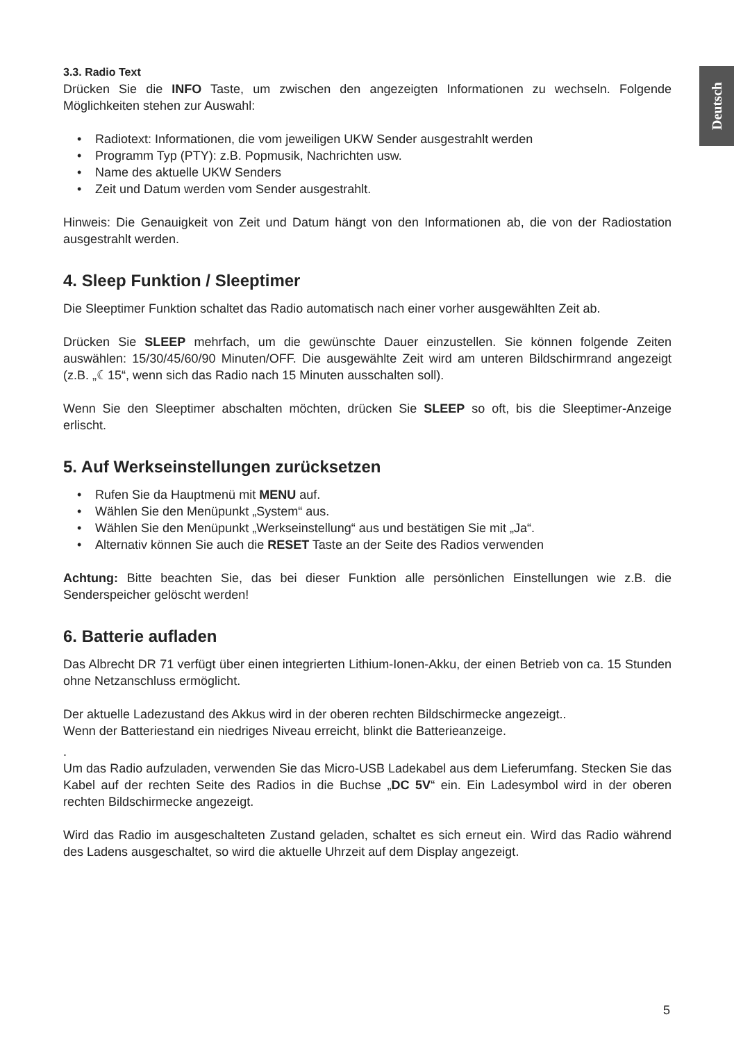Deutsch
3.3. Radio Text
Drücken Sie die INFO Taste, um zwischen den angezeigten Informationen zu wechseln. Folgende Möglichkeiten stehen zur Auswahl:
Radiotext: Informationen, die vom jeweiligen UKW Sender ausgestrahlt werden
Programm Typ (PTY): z.B. Popmusik, Nachrichten usw.
Name des aktuelle UKW Senders
Zeit und Datum werden vom Sender ausgestrahlt.
Hinweis: Die Genauigkeit von Zeit und Datum hängt von den Informationen ab, die von der Radiostation ausgestrahlt werden.
4. Sleep Funktion / Sleeptimer
Die Sleeptimer Funktion schaltet das Radio automatisch nach einer vorher ausgewählten Zeit ab.
Drücken Sie SLEEP mehrfach, um die gewünschte Dauer einzustellen. Sie können folgende Zeiten auswählen: 15/30/45/60/90 Minuten/OFF. Die ausgewählte Zeit wird am unteren Bildschirmrand angezeigt (z.B. „☾15“, wenn sich das Radio nach 15 Minuten ausschalten soll).
Wenn Sie den Sleeptimer abschalten möchten, drücken Sie SLEEP so oft, bis die Sleeptimer-Anzeige erlischt.
5. Auf Werkseinstellungen zurücksetzen
Rufen Sie da Hauptmenü mit MENU auf.
Wählen Sie den Menüpunkt „System“ aus.
Wählen Sie den Menüpunkt „Werkseinstellung“ aus und bestätigen Sie mit „Ja“.
Alternativ können Sie auch die RESET Taste an der Seite des Radios verwenden
Achtung: Bitte beachten Sie, das bei dieser Funktion alle persönlichen Einstellungen wie z.B. die Senderspeicher gelöscht werden!
6. Batterie aufladen
Das Albrecht DR 71 verfügt über einen integrierten Lithium-Ionen-Akku, der einen Betrieb von ca. 15 Stunden ohne Netzanschluss ermöglicht.
Der aktuelle Ladezustand des Akkus wird in der oberen rechten Bildschirmecke angezeigt..
Wenn der Batteriestand ein niedriges Niveau erreicht, blinkt die Batterieanzeige.
.
Um das Radio aufzuladen, verwenden Sie das Micro-USB Ladekabel aus dem Lieferumfang. Stecken Sie das Kabel auf der rechten Seite des Radios in die Buchse „DC 5V“ ein. Ein Ladesymbol wird in der oberen rechten Bildschirmecke angezeigt.
Wird das Radio im ausgeschalteten Zustand geladen, schaltet es sich erneut ein. Wird das Radio während des Ladens ausgeschaltet, so wird die aktuelle Uhrzeit auf dem Display angezeigt.
5